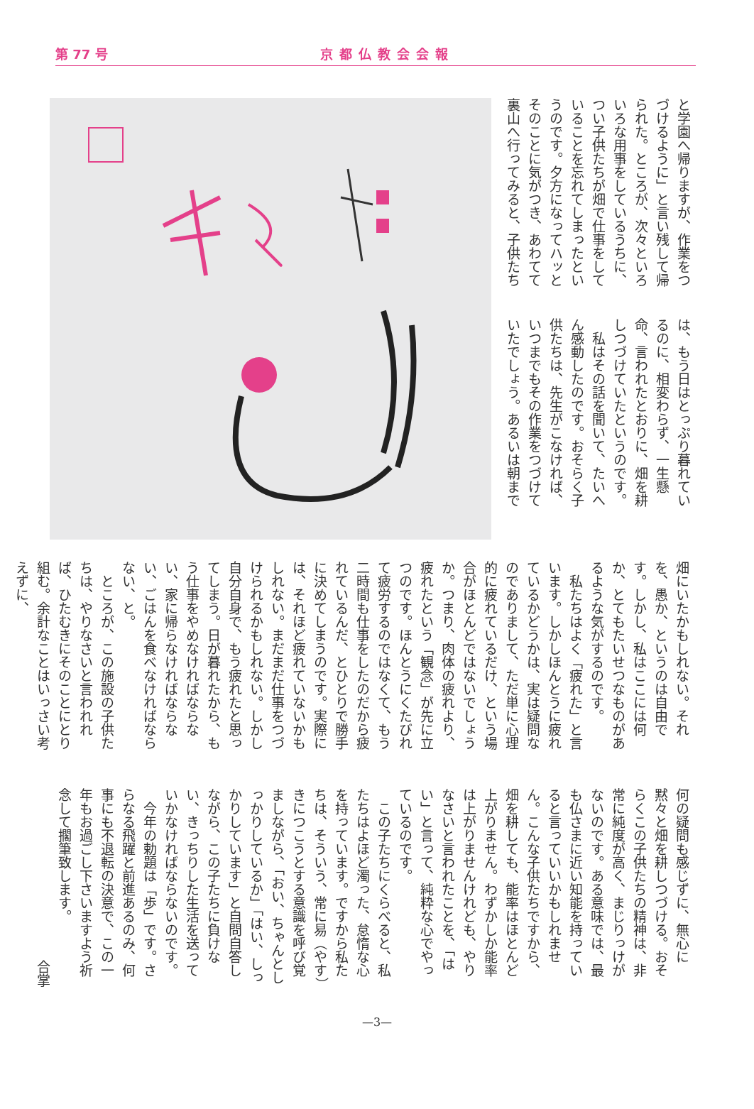第 77 号
京都仏教会会報
と学園へ帰りますが、作業をつづけるように」と言い残して帰られた。ところが、次々といろいろな用事をしているうちに、つい子供たちが畑で仕事をしていることを忘れてしまったというのです。夕方になってハッとそのことに気がつき、あわてて裏山へ行ってみると、子供たち
は、もう日はとっぷり暮れているのに、相変わらず、一生懸命、言われたとおりに、畑を耕しつづけていたというのです。
私はその話を聞いて、たいへん感動したのです。おそらく子供たちは、先生がこなければ、いつまでもその作業をつづけていたでしょう。あるいは朝まで
畑にいたかもしれない。それを、愚か、というのは自由です。しかし、私はここには何か、とてもたいせつなものがあるような気がするのです。
私たちはよく「疲れた」と言います。しかしほんとうに疲れているかどうかは、実は疑問なのでありまして、ただ単に心理的に疲れているだけ、という場合がほとんどではないでしょうか。つまり、肉体の疲れより、疲れたという「観念」が先に立つのです。ほんとうにくたびれて疲労するのではなくて、もう二時間も仕事をしたのだから疲れているんだ、とひとりで勝手に決めてしまうのです。実際には、それほど疲れていないかもしれない。まだまだ仕事をつづけられるかもしれない。しかし自分自身で、もう疲れたと思ってしまう。日が暮れたから、もう仕事をやめなければならない、家に帰らなければならない、ごはんを食べなければならない、と。
ところが、この施設の子供たちは、やりなさいと言われれば、ひたむきにそのことにとり組む。余計なことはいっさい考えずに、
何の疑問も感じずに、無心に黙々と畑を耕しつづける。おそらくこの子供たちの精神は、非常に純度が高く、まじりっけがないのです。ある意味では、最も仏さまに近い知能を持っていると言っていいかもしれません。こんな子供たちですから、畑を耕しても、能率はほとんど上がりません。わずかしか能率は上がりませんけれども、やりなさいと言われたことを、「はい」と言って、純粋な心でやっているのです。
この子たちにくらべると、私たちはよほど濁った、怠惰な心を持っています。ですから私たちは、そういう、常に易（やす）きにつこうとする意識を呼び覚ましながら、「おい、ちゃんとしっかりしているか」「はい、しっかりしています」と自問自答しながら、この子たちに負けない、きっちりした生活を送っていかなければならないのです。
今年の勅題は「歩」です。さらなる飛躍と前進あるのみ、何事にも不退転の決意で、この一年もお過ごし下さいますよう祈念して擱筆致します。
合掌
—3—